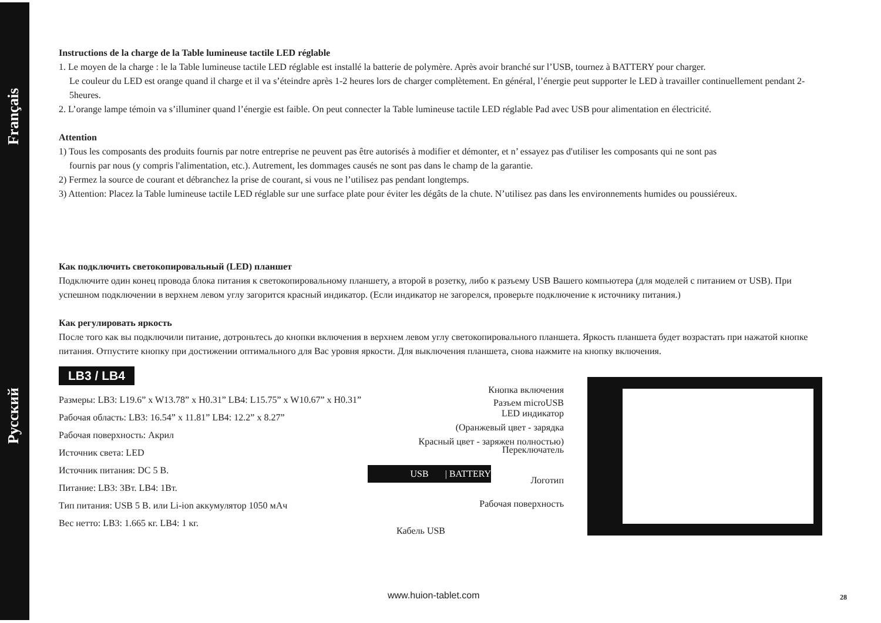Français
Русский
Instructions de la charge de la Table lumineuse tactile LED réglable
1. Le moyen de la charge : le la Table lumineuse tactile LED réglable est installé la batterie de polymère. Après avoir branché sur l’USB, tournez à BATTERY pour charger.
Le couleur du LED est orange quand il charge et il va s’éteindre après 1-2 heures lors de charger complètement. En général, l’énergie peut supporter le LED à travailler continuellement pendant 2-5heures.
2. L’orange lampe témoin va s’illuminer quand l’énergie est faible. On peut connecter la Table lumineuse tactile LED réglable Pad avec USB pour alimentation en électricité.
Attention
1) Tous les composants des produits fournis par notre entreprise ne peuvent pas être autorisés à modifier et démonter, et n’ essayez pas d'utiliser les composants qui ne sont pas
fournis par nous (y compris l'alimentation, etc.). Autrement, les dommages causés ne sont pas dans le champ de la garantie.
2) Fermez la source de courant et débranchez la prise de courant, si vous ne l’utilisez pas pendant longtemps.
3) Attention: Placez la Table lumineuse tactile LED réglable sur une surface plate pour éviter les dégâts de la chute. N’utilisez pas dans les environnements humides ou poussiéreux.
Как подключить светокопировальный (LED) планшет
Подключите один конец провода блока питания к светокопировальному планшету, а второй в розетку, либо к разъему USB Вашего компьютера (для моделей с питанием от USB). При успешном подключении в верхнем левом углу загорится красный индикатор. (Если индикатор не загорелся, проверьте подключение к источнику питания.)
Как регулировать яркость
После того как вы подключили питание, дотроньтесь до кнопки включения в верхнем левом углу светокопировального планшета. Яркость планшета будет возрастать при нажатой кнопке питания. Отпустите кнопку при достижении оптимального для Вас уровня яркости. Для выключения планшета, снова нажмите на кнопку включения.
LB3 / LB4
Размеры: LB3: L19.6” x W13.78” x H0.31” LB4: L15.75” x W10.67” x H0.31”
Рабочая область: LB3: 16.54” x 11.81” LB4: 12.2” x 8.27”
Рабочая поверхность: Акрил
Источник света: LED
Источник питания: DC 5 В.
Питание: LB3: 3Вт. LB4: 1Вт.
Тип питания: USB 5 В. или Li-ion аккумулятор 1050 мАч
Вес нетто: LB3: 1.665 кг. LB4: 1 кг.
Кнопка включения
Разъем microUSB
LED индикатор
(Оранжевый цвет - зарядка
Красный цвет - заряжен полностью)
Переключатель
USB | BATTERY
Логотип
Рабочая поверхность
Кабель USB
www.huion-tablet.com 28